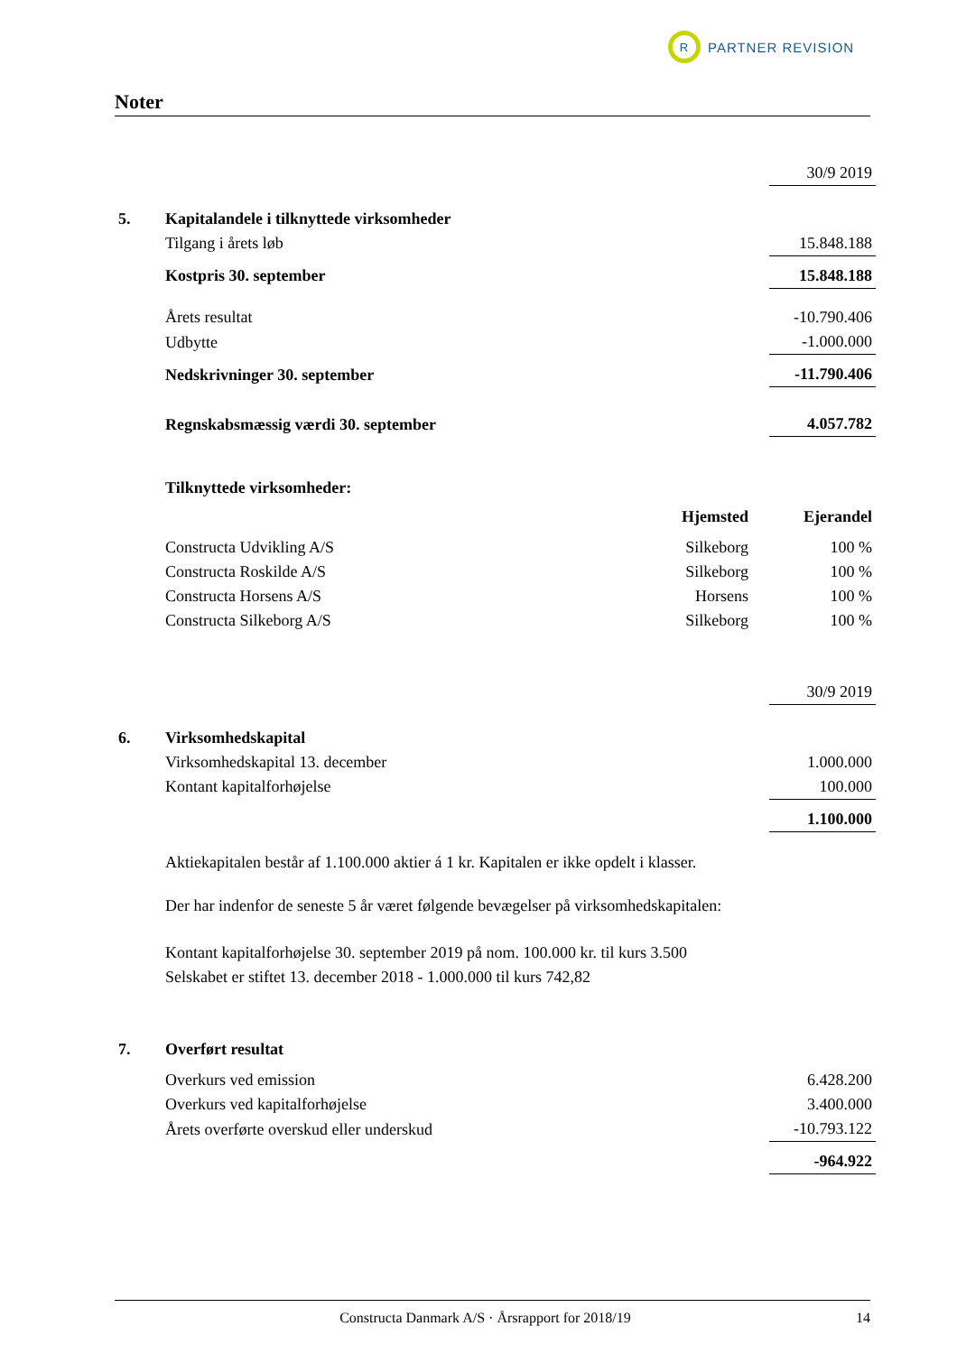R
PARTNER REVISION
Noter
| | | | | 30/9 2019 |
| 5. | Kapitalandele i tilknyttede virksomheder | | | |
| | Tilgang i årets løb | | | 15.848.188 |
| | Kostpris 30. september | | | 15.848.188 |
| | Årets resultat | | | -10.790.406 |
| | Udbytte | | | -1.000.000 |
| | Nedskrivninger 30. september | | | -11.790.406 |
| | Regnskabsmæssig værdi 30. september | | | 4.057.782 |
| | Tilknyttede virksomheder: | | | |
| | | Hjemsted | | Ejerandel |
| | Constructa Udvikling A/S | Silkeborg | | 100 % |
| | Constructa Roskilde A/S | Silkeborg | | 100 % |
| | Constructa Horsens A/S | Horsens | | 100 % |
| | Constructa Silkeborg A/S | Silkeborg | | 100 % |
| | | | | 30/9 2019 |
| 6. | Virksomhedskapital | | | |
| | Virksomhedskapital 13. december | | | 1.000.000 |
| | Kontant kapitalforhøjelse | | | 100.000 |
| | | | | 1.100.000 |
| | Aktiekapitalen består af 1.100.000 aktier á 1 kr. Kapitalen er ikke opdelt i klasser. | | | |
| | Der har indenfor de seneste 5 år været følgende bevægelser på virksomhedskapitalen: | | | |
| | Kontant kapitalforhøjelse 30. september 2019 på nom. 100.000 kr. til kurs 3.500 | | | |
| | Selskabet er stiftet 13. december 2018 - 1.000.000 til kurs 742,82 | | | |
| 7. | Overført resultat | | | |
| | Overkurs ved emission | | | 6.428.200 |
| | Overkurs ved kapitalforhøjelse | | | 3.400.000 |
| | Årets overførte overskud eller underskud | | | -10.793.122 |
| | | | | -964.922 |
Constructa Danmark A/S · Årsrapport for 2018/19 14